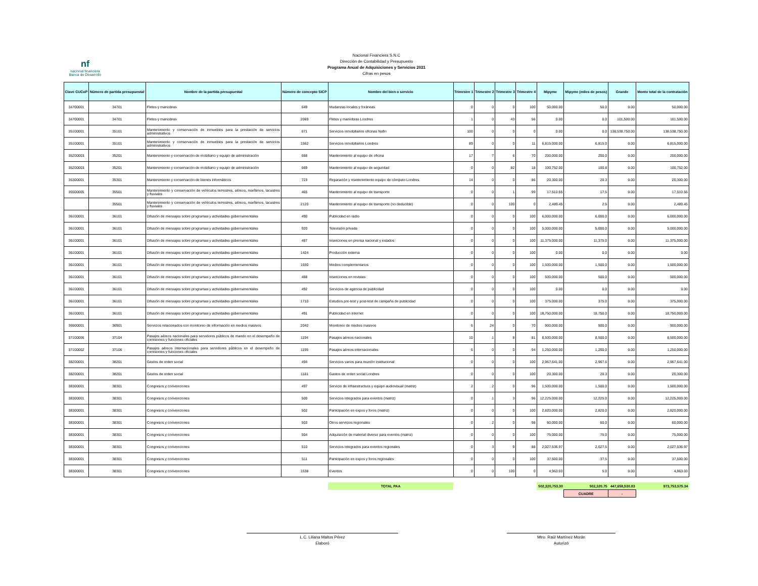nf
nacional financiera
Banca de Desarrollo
Nacional Financiera S.N.C
Dirección de Contabilidad y Presupuesto
Programa Anual de Adquisiciones y Servicios 2021
Cifras en pesos
| Clave CUCoP | Número de partida presupuestal | Nombre de la partida presupuestal | Número de concepto SICP | Nombre del bien o servicio | Trimestre 1 | Trimestre 2 | Trimestre 3 | Trimestre 4 | Mipyme | Mipyme (miles de pesos) | Grande | Monto total de la contratación |
| --- | --- | --- | --- | --- | --- | --- | --- | --- | --- | --- | --- | --- |
| 34700001 | 34701 | Fletes y maniobras | 649 | Mudanzas locales y foráneas | 0 | 0 | 0 | 100 | 50,000.00 | 50.0 | 0.00 | 50,000.00 |
| 34700001 | 34701 | Fletes y maniobras | 2069 | Fletes y maniobras Londres | 1 | 0 | 43 | 56 | 0.00 | 0.0 | 101,500.00 | 101,500.00 |
| 35100001 | 35101 | Mantenimiento y conservación de inmuebles para la prestación de servicios administrativos | 671 | Servicios inmobiliarios oficinas Nafin | 100 | 0 | 0 | 0 | 0.00 | 0.0 | 138,538,750.00 | 138,538,750.00 |
| 35100001 | 35101 | Mantenimiento y conservación de inmuebles para la prestación de servicios administrativos | 1562 | Servicios inmobiliarios Londres | 89 | 0 | 0 | 11 | 6,815,000.00 | 6,815.0 | 0.00 | 6,815,000.00 |
| 35200003 | 35201 | Mantenimiento y conservación de mobiliario y equipo de administración | 668 | Mantenimiento al equipo de oficina | 17 | 7 | 6 | 70 | 200,000.00 | 200.0 | 0.00 | 200,000.00 |
| 35200003 | 35201 | Mantenimiento y conservación de mobiliario y equipo de administración | 669 | Mantenimiento al equipo de seguridad | 0 | 0 | 82 | 18 | 100,752.00 | 100.8 | 0.00 | 100,752.00 |
| 35300001 | 35301 | Mantenimiento y conservación de bienes informáticos | 723 | Reparación y mantenimiento equipo de cómputo Londres | 14 | 0 | 0 | 86 | 20,300.00 | 20.3 | 0.00 | 20,300.00 |
| 35500005 | 35501 | Mantenimiento y conservación de vehículos terrestres, aéreos, marítimos, lacustres y fluviales | 465 | Mantenimiento al equipo de transporte | 0 | 0 | 1 | 99 | 17,510.55 | 17.5 | 0.00 | 17,510.55 |
| | 35501 | Mantenimiento y conservación de vehículos terrestres, aéreos, marítimos, lacustres y fluviales | 2120 | Mantenimiento al equipo de transporte (no deducible) | 0 | 0 | 100 | 0 | 2,489.45 | 2.5 | 0.00 | 2,489.45 |
| 36100001 | 36101 | Difusión de mensajes sobre programas y actividades gubernamentales | 490 | Publicidad en radio | 0 | 0 | 0 | 100 | 6,000,000.00 | 6,000.0 | 0.00 | 6,000,000.00 |
| 36100001 | 36101 | Difusión de mensajes sobre programas y actividades gubernamentales | 920 | Televisión privada | 0 | 0 | 0 | 100 | 5,000,000.00 | 5,000.0 | 0.00 | 5,000,000.00 |
| 36100001 | 36101 | Difusión de mensajes sobre programas y actividades gubernamentales | 487 | Inserciones en prensa nacional y estados | 0 | 0 | 0 | 100 | 11,375,000.00 | 11,375.0 | 0.00 | 11,375,000.00 |
| 36100001 | 36101 | Difusión de mensajes sobre programas y actividades gubernamentales | 1424 | Producción externa | 0 | 0 | 0 | 100 | 0.00 | 0.0 | 0.00 | 0.00 |
| 36100001 | 36101 | Difusión de mensajes sobre programas y actividades gubernamentales | 1930 | Medios complementarios | 0 | 0 | 0 | 100 | 1,500,000.00 | 1,500.0 | 0.00 | 1,500,000.00 |
| 36100001 | 36101 | Difusión de mensajes sobre programas y actividades gubernamentales | 488 | Inserciones en revistas | 0 | 0 | 0 | 100 | 500,000.00 | 500.0 | 0.00 | 500,000.00 |
| 36100001 | 36101 | Difusión de mensajes sobre programas y actividades gubernamentales | 492 | Servicios de agencia de publicidad | 0 | 0 | 0 | 100 | 0.00 | 0.0 | 0.00 | 0.00 |
| 36100001 | 36101 | Difusión de mensajes sobre programas y actividades gubernamentales | 1710 | Estudios pre-test y post-test de campaña de publicidad | 0 | 0 | 0 | 100 | 375,000.00 | 375.0 | 0.00 | 375,000.00 |
| 36100001 | 36101 | Difusión de mensajes sobre programas y actividades gubernamentales | 491 | Publicidad en internet | 0 | 0 | 0 | 100 | 18,750,000.00 | 18,750.0 | 0.00 | 18,750,000.00 |
| 36900001 | 36901 | Servicios relacionados con monitoreo de información en medios masivos | 2042 | Monitoreo de medios masivos | 6 | 24 | 0 | 70 | 900,000.00 | 900.0 | 0.00 | 900,000.00 |
| 37100006 | 37104 | Pasajes aéreos nacionales para servidores públicos de mando en el desempeño de comisiones y funciones oficiales | 1194 | Pasajes aéreos nacionales | 10 | 1 | 8 | 81 | 8,500,000.00 | 8,500.0 | 0.00 | 8,500,000.00 |
| 37100002 | 37106 | Pasajes aéreos internacionales para servidores públicos en el desempeño de comisiones y funciones oficiales | 1195 | Pasajes aéreos internacionales | 6 | 0 | 0 | 94 | 1,250,000.00 | 1,250.0 | 0.00 | 1,250,000.00 |
| 38200001 | 38201 | Gastos de orden social | 494 | Servicios varios para reunión institucional | 0 | 0 | 0 | 100 | 2,967,641.00 | 2,967.6 | 0.00 | 2,967,641.00 |
| 38200001 | 38201 | Gastos de orden social | 1181 | Gastos de orden social Londres | 0 | 0 | 0 | 100 | 20,300.00 | 20.3 | 0.00 | 20,300.00 |
| 38300001 | 38301 | Congresos y convenciones | 497 | Servicio de infraestructura y equipo audiovisual (matriz) | 2 | 2 | 0 | 96 | 1,500,000.00 | 1,500.0 | 0.00 | 1,500,000.00 |
| 38300001 | 38301 | Congresos y convenciones | 500 | Servicios integrados para eventos (matriz) | 0 | 1 | 3 | 96 | 12,225,000.00 | 12,225.0 | 0.00 | 12,225,000.00 |
| 38300001 | 38301 | Congresos y convenciones | 502 | Participación en expos y foros (matriz) | 0 | 0 | 0 | 100 | 2,820,000.00 | 2,820.0 | 0.00 | 2,820,000.00 |
| 38300001 | 38301 | Congresos y convenciones | 503 | Otros servicios regionales | 0 | 2 | 0 | 98 | 60,000.00 | 60.0 | 0.00 | 60,000.00 |
| 38300001 | 38301 | Congresos y convenciones | 504 | Adquisición de material diverso para eventos (matriz) | 0 | 0 | 0 | 100 | 75,000.00 | 75.0 | 0.00 | 75,000.00 |
| 38300001 | 38301 | Congresos y convenciones | 510 | Servicios integrados para eventos regionales | 0 | 3 | 9 | 88 | 2,027,536.97 | 2,027.5 | 0.00 | 2,027,536.97 |
| 38300001 | 38301 | Congresos y convenciones | 511 | Participación en expos y foros regionales | 0 | 0 | 0 | 100 | 37,500.00 | 37.5 | 0.00 | 37,500.00 |
| 38300001 | 38301 | Congresos y convenciones | 1538 | Eventos | 0 | 0 | 100 | 0 | 4,963.03 | 5.0 | 0.00 | 4,963.03 |
| | | | | TOTAL PAA | | | | | 502,320,753.30 | 502,320.75 | 447,658,530.83 | 973,753,575.34 |
| | | | | | | | | | | CUADRE | - | |
L.C. Liliana Maltos Pérez
Elaboró
Mtro. Raúl Martínez Morán
Autorizó